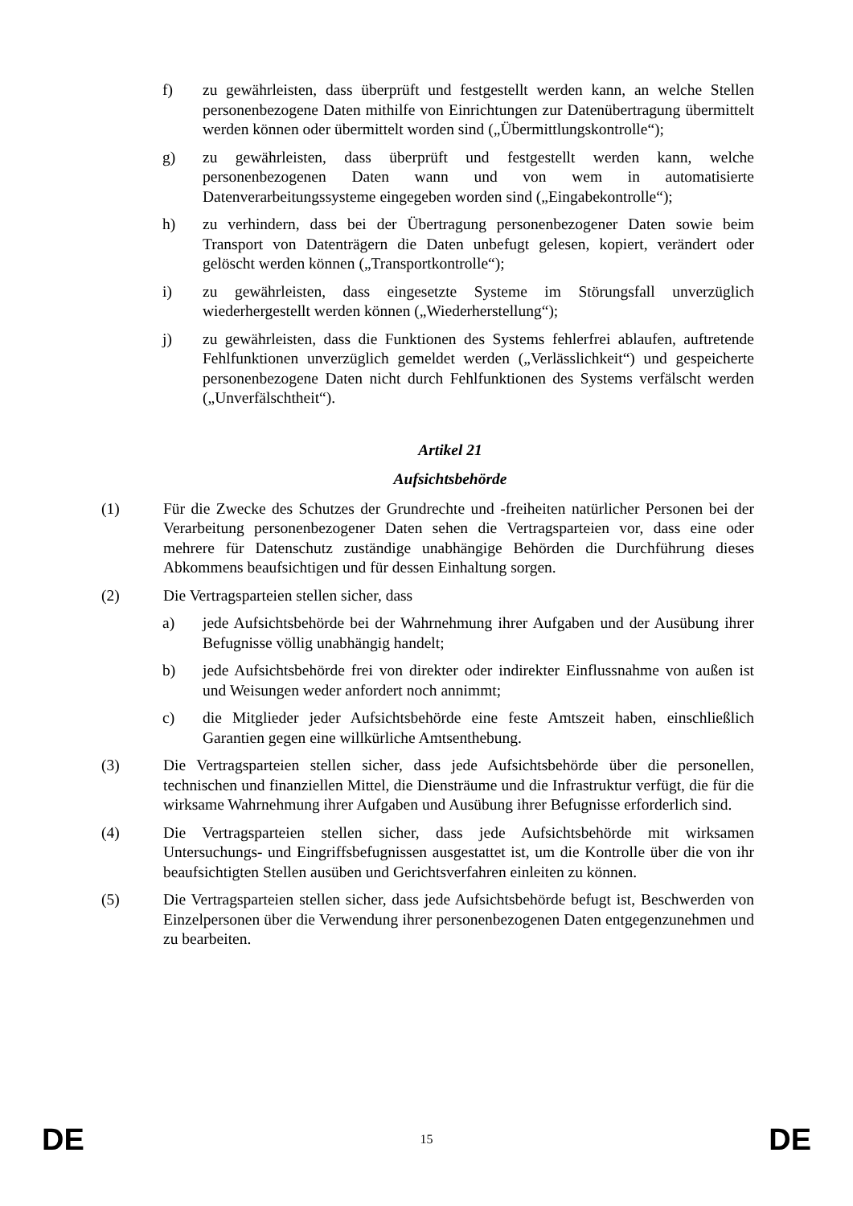f) zu gewährleisten, dass überprüft und festgestellt werden kann, an welche Stellen personenbezogene Daten mithilfe von Einrichtungen zur Datenübertragung übermittelt werden können oder übermittelt worden sind („Übermittlungskontrolle“);
g) zu gewährleisten, dass überprüft und festgestellt werden kann, welche personenbezogenen Daten wann und von wem in automatisierte Datenverarbeitungssysteme eingegeben worden sind („Eingabekontrolle“);
h) zu verhindern, dass bei der Übertragung personenbezogener Daten sowie beim Transport von Datenträgern die Daten unbefugt gelesen, kopiert, verändert oder gelöscht werden können („Transportkontrolle“);
i) zu gewährleisten, dass eingesetzte Systeme im Störungsfall unverzüglich wiederhergestellt werden können („Wiederherstellung“);
j) zu gewährleisten, dass die Funktionen des Systems fehlerfrei ablaufen, auftretende Fehlfunktionen unverzüglich gemeldet werden („Verlässlichkeit“) und gespeicherte personenbezogene Daten nicht durch Fehlfunktionen des Systems verfälscht werden („Unverfälschtheit“).
Artikel 21
Aufsichtsbehörde
(1) Für die Zwecke des Schutzes der Grundrechte und -freiheiten natürlicher Personen bei der Verarbeitung personenbezogener Daten sehen die Vertragsparteien vor, dass eine oder mehrere für Datenschutz zuständige unabhängige Behörden die Durchführung dieses Abkommens beaufsichtigen und für dessen Einhaltung sorgen.
(2) Die Vertragsparteien stellen sicher, dass
a) jede Aufsichtsbehörde bei der Wahrnehmung ihrer Aufgaben und der Ausübung ihrer Befugnisse völlig unabhängig handelt;
b) jede Aufsichtsbehörde frei von direkter oder indirekter Einflussnahme von außen ist und Weisungen weder anfordert noch annimmt;
c) die Mitglieder jeder Aufsichtsbehörde eine feste Amtszeit haben, einschließlich Garantien gegen eine willkürliche Amtsenthebung.
(3) Die Vertragsparteien stellen sicher, dass jede Aufsichtsbehörde über die personellen, technischen und finanziellen Mittel, die Diensträume und die Infrastruktur verfügt, die für die wirksame Wahrnehmung ihrer Aufgaben und Ausübung ihrer Befugnisse erforderlich sind.
(4) Die Vertragsparteien stellen sicher, dass jede Aufsichtsbehörde mit wirksamen Untersuchungs- und Eingriffsbefugnissen ausgestattet ist, um die Kontrolle über die von ihr beaufsichtigten Stellen ausüben und Gerichtsverfahren einleiten zu können.
(5) Die Vertragsparteien stellen sicher, dass jede Aufsichtsbehörde befugt ist, Beschwerden von Einzelpersonen über die Verwendung ihrer personenbezogenen Daten entgegenzunehmen und zu bearbeiten.
DE 15 DE